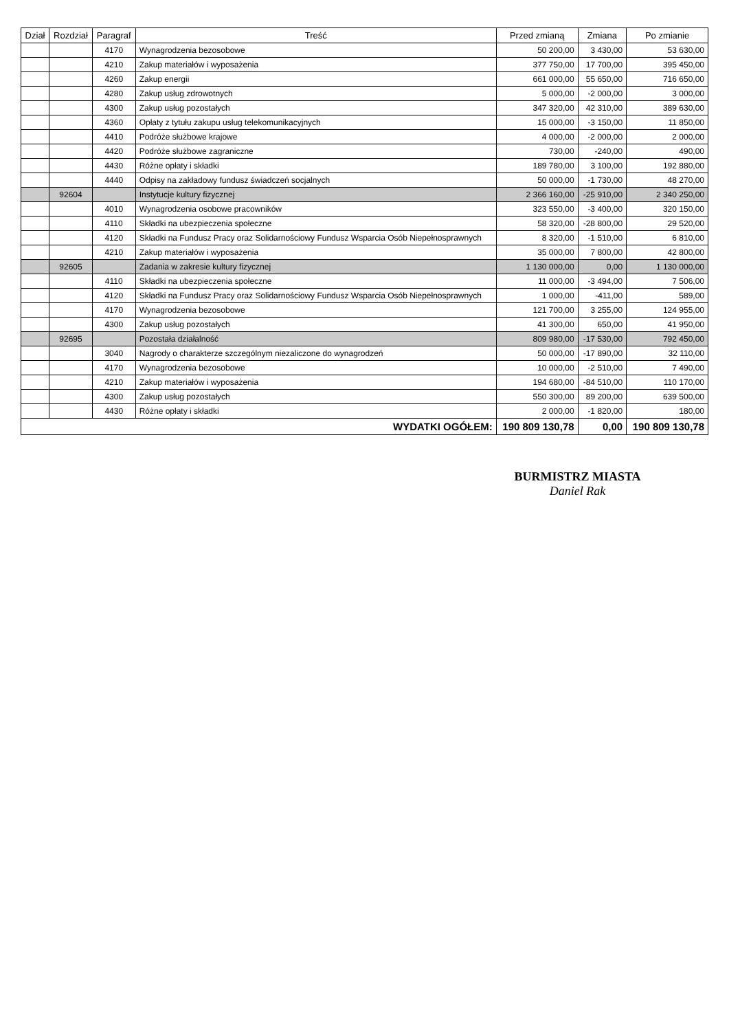| Dział | Rozdział | Paragraf | Treść | Przed zmianą | Zmiana | Po zmianie |
| --- | --- | --- | --- | --- | --- | --- |
| | | 4170 | Wynagrodzenia bezosobowe | 50 200,00 | 3 430,00 | 53 630,00 |
| | | 4210 | Zakup materiałów i wyposażenia | 377 750,00 | 17 700,00 | 395 450,00 |
| | | 4260 | Zakup energii | 661 000,00 | 55 650,00 | 716 650,00 |
| | | 4280 | Zakup usług zdrowotnych | 5 000,00 | -2 000,00 | 3 000,00 |
| | | 4300 | Zakup usług pozostałych | 347 320,00 | 42 310,00 | 389 630,00 |
| | | 4360 | Opłaty z tytułu zakupu usług telekomunikacyjnych | 15 000,00 | -3 150,00 | 11 850,00 |
| | | 4410 | Podróże służbowe krajowe | 4 000,00 | -2 000,00 | 2 000,00 |
| | | 4420 | Podróże służbowe zagraniczne | 730,00 | -240,00 | 490,00 |
| | | 4430 | Różne opłaty i składki | 189 780,00 | 3 100,00 | 192 880,00 |
| | | 4440 | Odpisy na zakładowy fundusz świadczeń socjalnych | 50 000,00 | -1 730,00 | 48 270,00 |
| | 92604 | | Instytucje kultury fizycznej | 2 366 160,00 | -25 910,00 | 2 340 250,00 |
| | | 4010 | Wynagrodzenia osobowe pracowników | 323 550,00 | -3 400,00 | 320 150,00 |
| | | 4110 | Składki na ubezpieczenia społeczne | 58 320,00 | -28 800,00 | 29 520,00 |
| | | 4120 | Składki na Fundusz Pracy oraz Solidarnościowy Fundusz Wsparcia Osób Niepełnosprawnych | 8 320,00 | -1 510,00 | 6 810,00 |
| | | 4210 | Zakup materiałów i wyposażenia | 35 000,00 | 7 800,00 | 42 800,00 |
| | 92605 | | Zadania w zakresie kultury fizycznej | 1 130 000,00 | 0,00 | 1 130 000,00 |
| | | 4110 | Składki na ubezpieczenia społeczne | 11 000,00 | -3 494,00 | 7 506,00 |
| | | 4120 | Składki na Fundusz Pracy oraz Solidarnościowy Fundusz Wsparcia Osób Niepełnosprawnych | 1 000,00 | -411,00 | 589,00 |
| | | 4170 | Wynagrodzenia bezosobowe | 121 700,00 | 3 255,00 | 124 955,00 |
| | | 4300 | Zakup usług pozostałych | 41 300,00 | 650,00 | 41 950,00 |
| | 92695 | | Pozostała działalność | 809 980,00 | -17 530,00 | 792 450,00 |
| | | 3040 | Nagrody o charakterze szczególnym niezaliczone do wynagrodzeń | 50 000,00 | -17 890,00 | 32 110,00 |
| | | 4170 | Wynagrodzenia bezosobowe | 10 000,00 | -2 510,00 | 7 490,00 |
| | | 4210 | Zakup materiałów i wyposażenia | 194 680,00 | -84 510,00 | 110 170,00 |
| | | 4300 | Zakup usług pozostałych | 550 300,00 | 89 200,00 | 639 500,00 |
| | | 4430 | Różne opłaty i składki | 2 000,00 | -1 820,00 | 180,00 |
| WYDATKI OGÓŁEM: | | | | 190 809 130,78 | 0,00 | 190 809 130,78 |
BURMISTRZ MIASTA
Daniel Rak